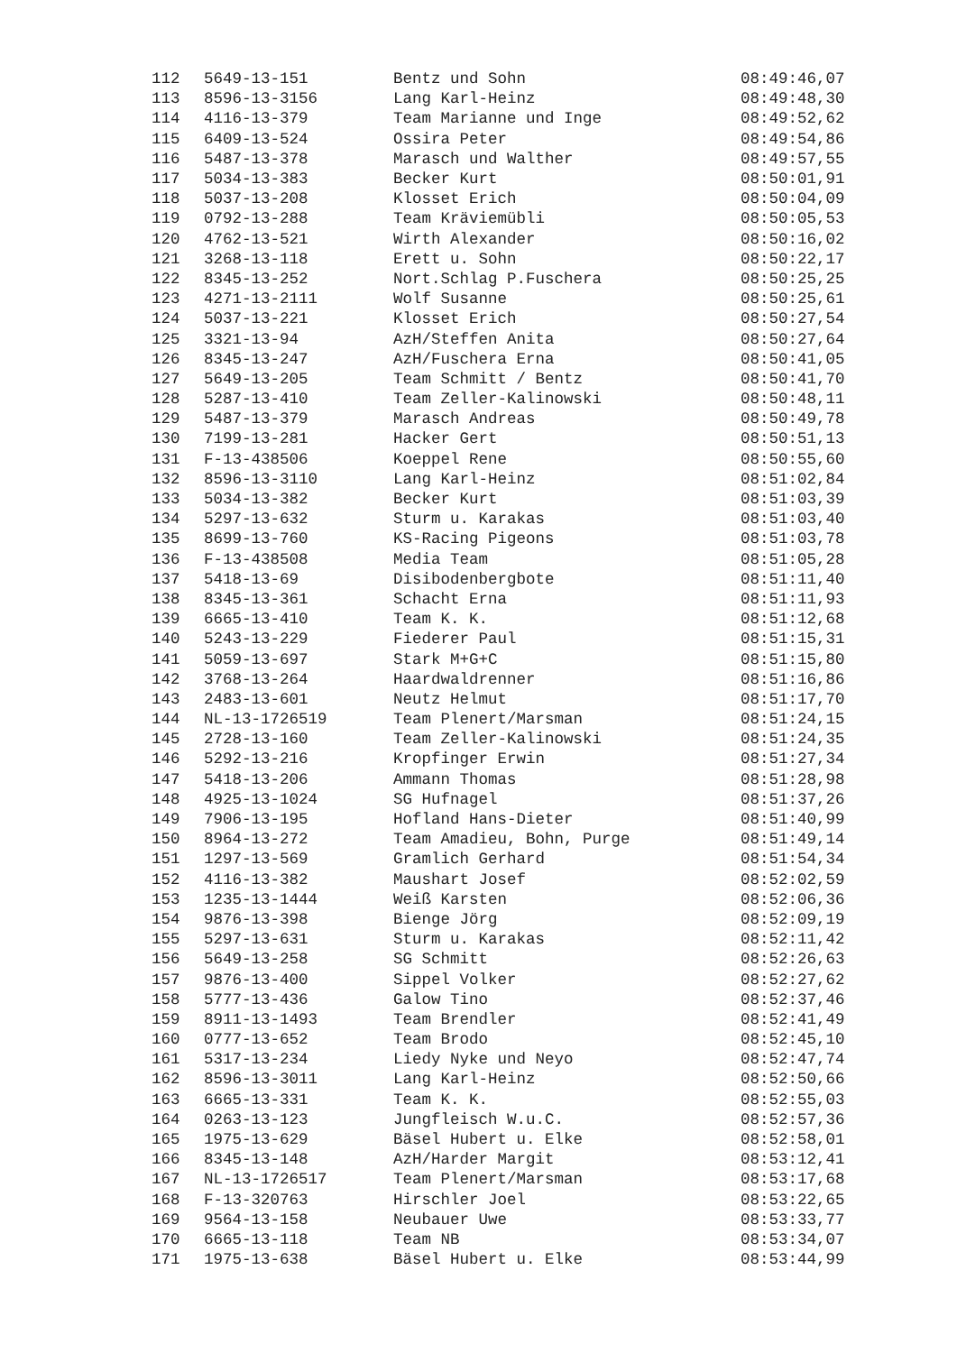| 112 | 5649-13-151 | Bentz und Sohn | 08:49:46,07 |
| 113 | 8596-13-3156 | Lang Karl-Heinz | 08:49:48,30 |
| 114 | 4116-13-379 | Team Marianne und Inge | 08:49:52,62 |
| 115 | 6409-13-524 | Ossira Peter | 08:49:54,86 |
| 116 | 5487-13-378 | Marasch und Walther | 08:49:57,55 |
| 117 | 5034-13-383 | Becker Kurt | 08:50:01,91 |
| 118 | 5037-13-208 | Klosset Erich | 08:50:04,09 |
| 119 | 0792-13-288 | Team Kräviemübli | 08:50:05,53 |
| 120 | 4762-13-521 | Wirth Alexander | 08:50:16,02 |
| 121 | 3268-13-118 | Erett u. Sohn | 08:50:22,17 |
| 122 | 8345-13-252 | Nort.Schlag P.Fuschera | 08:50:25,25 |
| 123 | 4271-13-2111 | Wolf Susanne | 08:50:25,61 |
| 124 | 5037-13-221 | Klosset Erich | 08:50:27,54 |
| 125 | 3321-13-94 | AzH/Steffen Anita | 08:50:27,64 |
| 126 | 8345-13-247 | AzH/Fuschera Erna | 08:50:41,05 |
| 127 | 5649-13-205 | Team Schmitt / Bentz | 08:50:41,70 |
| 128 | 5287-13-410 | Team Zeller-Kalinowski | 08:50:48,11 |
| 129 | 5487-13-379 | Marasch Andreas | 08:50:49,78 |
| 130 | 7199-13-281 | Hacker Gert | 08:50:51,13 |
| 131 | F-13-438506 | Koeppel Rene | 08:50:55,60 |
| 132 | 8596-13-3110 | Lang Karl-Heinz | 08:51:02,84 |
| 133 | 5034-13-382 | Becker Kurt | 08:51:03,39 |
| 134 | 5297-13-632 | Sturm u. Karakas | 08:51:03,40 |
| 135 | 8699-13-760 | KS-Racing Pigeons | 08:51:03,78 |
| 136 | F-13-438508 | Media Team | 08:51:05,28 |
| 137 | 5418-13-69 | Disibodenbergbote | 08:51:11,40 |
| 138 | 8345-13-361 | Schacht Erna | 08:51:11,93 |
| 139 | 6665-13-410 | Team K. K. | 08:51:12,68 |
| 140 | 5243-13-229 | Fiederer Paul | 08:51:15,31 |
| 141 | 5059-13-697 | Stark M+G+C | 08:51:15,80 |
| 142 | 3768-13-264 | Haardwaldrenner | 08:51:16,86 |
| 143 | 2483-13-601 | Neutz Helmut | 08:51:17,70 |
| 144 | NL-13-1726519 | Team Plenert/Marsman | 08:51:24,15 |
| 145 | 2728-13-160 | Team Zeller-Kalinowski | 08:51:24,35 |
| 146 | 5292-13-216 | Kropfinger Erwin | 08:51:27,34 |
| 147 | 5418-13-206 | Ammann Thomas | 08:51:28,98 |
| 148 | 4925-13-1024 | SG Hufnagel | 08:51:37,26 |
| 149 | 7906-13-195 | Hofland Hans-Dieter | 08:51:40,99 |
| 150 | 8964-13-272 | Team Amadieu, Bohn, Purge | 08:51:49,14 |
| 151 | 1297-13-569 | Gramlich Gerhard | 08:51:54,34 |
| 152 | 4116-13-382 | Maushart Josef | 08:52:02,59 |
| 153 | 1235-13-1444 | Weiß Karsten | 08:52:06,36 |
| 154 | 9876-13-398 | Bienge Jörg | 08:52:09,19 |
| 155 | 5297-13-631 | Sturm u. Karakas | 08:52:11,42 |
| 156 | 5649-13-258 | SG Schmitt | 08:52:26,63 |
| 157 | 9876-13-400 | Sippel Volker | 08:52:27,62 |
| 158 | 5777-13-436 | Galow Tino | 08:52:37,46 |
| 159 | 8911-13-1493 | Team Brendler | 08:52:41,49 |
| 160 | 0777-13-652 | Team Brodo | 08:52:45,10 |
| 161 | 5317-13-234 | Liedy Nyke und Neyo | 08:52:47,74 |
| 162 | 8596-13-3011 | Lang Karl-Heinz | 08:52:50,66 |
| 163 | 6665-13-331 | Team K. K. | 08:52:55,03 |
| 164 | 0263-13-123 | Jungfleisch W.u.C. | 08:52:57,36 |
| 165 | 1975-13-629 | Bäsel Hubert u. Elke | 08:52:58,01 |
| 166 | 8345-13-148 | AzH/Harder Margit | 08:53:12,41 |
| 167 | NL-13-1726517 | Team Plenert/Marsman | 08:53:17,68 |
| 168 | F-13-320763 | Hirschler Joel | 08:53:22,65 |
| 169 | 9564-13-158 | Neubauer Uwe | 08:53:33,77 |
| 170 | 6665-13-118 | Team NB | 08:53:34,07 |
| 171 | 1975-13-638 | Bäsel Hubert u. Elke | 08:53:44,99 |